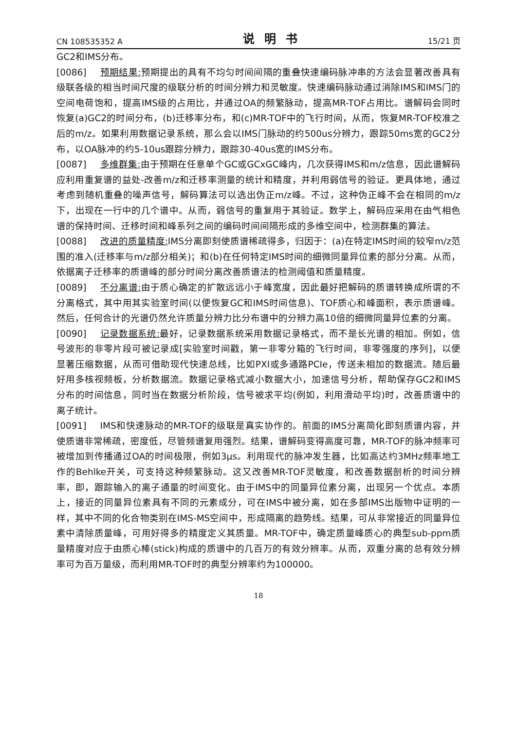CN 108535352 A 说明书 15/21 页
GC2和IMS分布。
[0086] 预期结果: 预期提出的具有不均匀时间间隔的重叠快速编码脉冲串的方法会显著改善具有级联各级的相当时间尺度的级联分析的时间分辨力和灵敏度。快速编码脉动通过消除IMS和IMS门的空间电荷饱和，提高IMS级的占用比，并通过OA的频繁脉动，提高MR-TOF占用比。谱解码会同时恢复(a)GC2的时间分布，(b)迁移率分布，和(c)MR-TOF中的飞行时间，从而，恢复MR-TOF校准之后的m/z。如果利用数据记录系统，那么会以IMS门脉动的约500us分辨力，跟踪50ms宽的GC2分布，以OA脉冲的约5-10us跟踪分辨力，跟踪30-40us宽的IMS分布。
[0087] 多维群集: 由于预期在任意单个GC或GCxGC峰内，几次获得IMS和m/z信息，因此谱解码应利用重复谱的益处-改善m/z和迁移率测量的统计和精度，并利用弱信号的验证。更具体地，通过考虑到随机重叠的噪声信号，解码算法可以选出伪正m/z峰。不过，这种伪正峰不会在相同的m/z下，出现在一行中的几个谱中。从而，弱信号的重复用于其验证。数学上，解码应采用在由气相色谱的保持时间、迁移时间和峰系列之间的编码时间间隔形成的多维空间中，检测群集的算法。
[0088] 改进的质量精度: IMS分离即刻使质谱稀疏得多，归因于：(a)在特定IMS时间的较窄m/z范围的准入(迁移率与m/z部分相关)；和(b)在任何特定IMS时间的细微同量异位素的部分分离。从而，依据离子迁移率的质谱峰的部分时间分离改善质谱法的检测阈值和质量精度。
[0089] 不分离谱: 由于质心确定的扩散远远小于峰宽度，因此最好把解码的质谱转换成所谓的不分离格式，其中用其实验室时间(以便恢复GC和IMS时间信息)、TOF质心和峰面积，表示质谱峰。然后，任何合计的光谱仍然允许质量分辨力比分布谱中的分辨力高10倍的细微同量异位素的分离。
[0090] 记录数据系统: 最好，记录数据系统采用数据记录格式，而不是长光谱的相加。例如，信号波形的非零片段可被记录成[实验室时间戳，第一非零分箱的飞行时间，非零强度的序列]，以便显著压缩数据，从而可借助现代快速总线，比如PXI或多通路PCIe，传送未相加的数据流。随后最好用多核视频板，分析数据流。数据记录格式减小数据大小，加速信号分析，帮助保存GC2和IMS分布的时间信息，同时当在数据分析阶段，信号被求平均(例如，利用滑动平均)时，改善质谱中的离子统计。
[0091] IMS和快速脉动的MR-TOF的级联是真实协作的。前面的IMS分离简化即刻质谱内容，并使质谱非常稀疏，密度低，尽管频谱复用强烈。结果，谱解码变得高度可靠，MR-TOF的脉冲频率可被增加到传播通过OA的时间极限，例如3μs。利用现代的脉冲发生器，比如高达约3MHz频率地工作的Behlke开关，可支持这种频繁脉动。这又改善MR-TOF灵敏度，和改善数据剖析的时间分辨率，即，跟踪输入的离子通量的时间变化。由于IMS中的同量异位素分离，出现另一个优点。本质上，接近的同量异位素具有不同的元素成分，可在IMS中被分离，如在多部IMS出版物中证明的一样，其中不同的化合物类别在IMS-MS空间中，形成隔离的趋势线。结果，可从非常接近的同量异位素中清除质量峰，可用好得多的精度定义其质量。MR-TOF中，确定质量峰质心的典型sub-ppm质量精度对应于由质心棒(stick)构成的质谱中的几百万的有效分辨率。从而，双重分离的总有效分辨率可为百万量级，而利用MR-TOF时的典型分辨率约为100000。
18